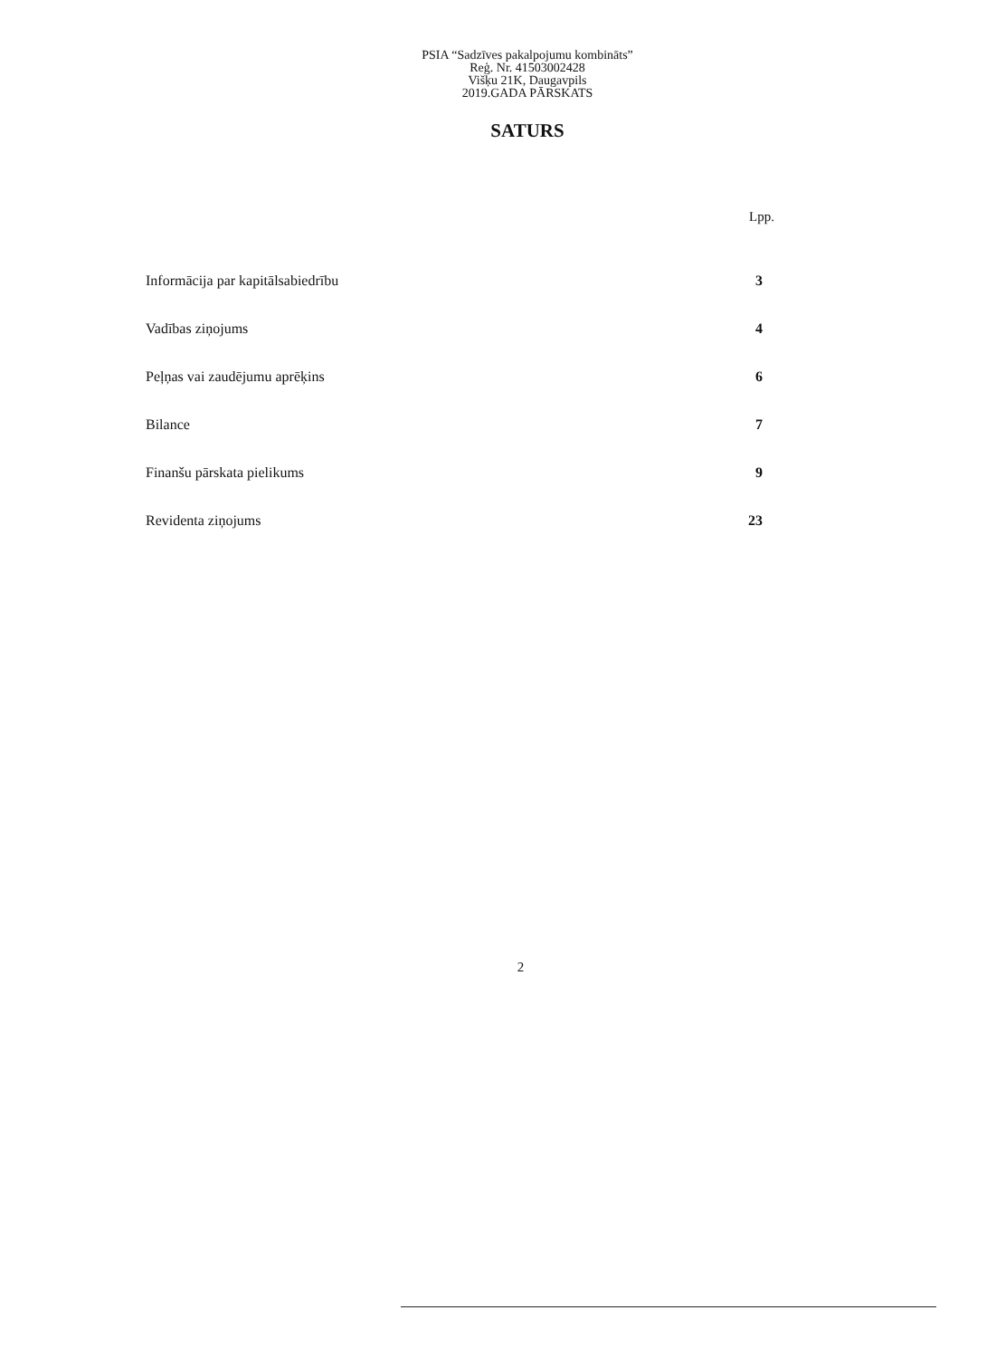PSIA “Sadzīves pakalpojumu kombināts”
Reģ. Nr. 41503002428
Višķu 21K, Daugavpils
2019.GADA PĀRSKATS
SATURS
Lpp.
| Informācija par kapitālsabiedrību | 3 |
| Vadības ziņojums | 4 |
| Peļņas vai zaudējumu aprēķins | 6 |
| Bilance | 7 |
| Finanšu pārskata pielikums | 9 |
| Revidenta ziņojums | 23 |
2